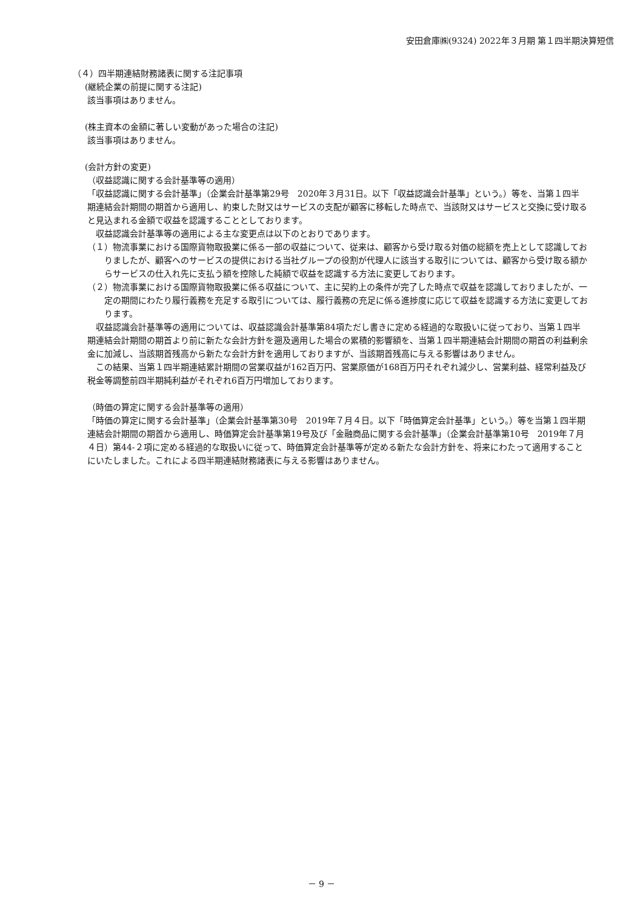安田倉庫㈱(9324) 2022年３月期 第１四半期決算短信
（４）四半期連結財務諸表に関する注記事項
(継続企業の前提に関する注記)
該当事項はありません。
(株主資本の金額に著しい変動があった場合の注記)
該当事項はありません。
(会計方針の変更)
（収益認識に関する会計基準等の適用）
「収益認識に関する会計基準」（企業会計基準第29号　2020年３月31日。以下「収益認識会計基準」という。）等を、当第１四半期連結会計期間の期首から適用し、約束した財又はサービスの支配が顧客に移転した時点で、当該財又はサービスと交換に受け取ると見込まれる金額で収益を認識することとしております。
収益認識会計基準等の適用による主な変更点は以下のとおりであります。
（１）物流事業における国際貨物取扱業に係る一部の収益について、従来は、顧客から受け取る対価の総額を売上として認識しておりましたが、顧客へのサービスの提供における当社グループの役割が代理人に該当する取引については、顧客から受け取る額からサービスの仕入れ先に支払う額を控除した純額で収益を認識する方法に変更しております。
（２）物流事業における国際貨物取扱業に係る収益について、主に契約上の条件が完了した時点で収益を認識しておりましたが、一定の期間にわたり履行義務を充足する取引については、履行義務の充足に係る進捗度に応じて収益を認識する方法に変更しております。
収益認識会計基準等の適用については、収益認識会計基準第84項ただし書きに定める経過的な取扱いに従っており、当第１四半期連結会計期間の期首より前に新たな会計方針を遡及適用した場合の累積的影響額を、当第１四半期連結会計期間の期首の利益剰余金に加減し、当該期首残高から新たな会計方針を適用しておりますが、当該期首残高に与える影響はありません。
この結果、当第１四半期連結累計期間の営業収益が162百万円、営業原価が168百万円それぞれ減少し、営業利益、経常利益及び税金等調整前四半期純利益がそれぞれ6百万円増加しております。
（時価の算定に関する会計基準等の適用）
「時価の算定に関する会計基準」（企業会計基準第30号　2019年７月４日。以下「時価算定会計基準」という。）等を当第１四半期連結会計期間の期首から適用し、時価算定会計基準第19号及び「金融商品に関する会計基準」（企業会計基準第10号　2019年７月４日）第44-２項に定める経過的な取扱いに従って、時価算定会計基準等が定める新たな会計方針を、将来にわたって適用することにいたしました。これによる四半期連結財務諸表に与える影響はありません。
－ 9 －